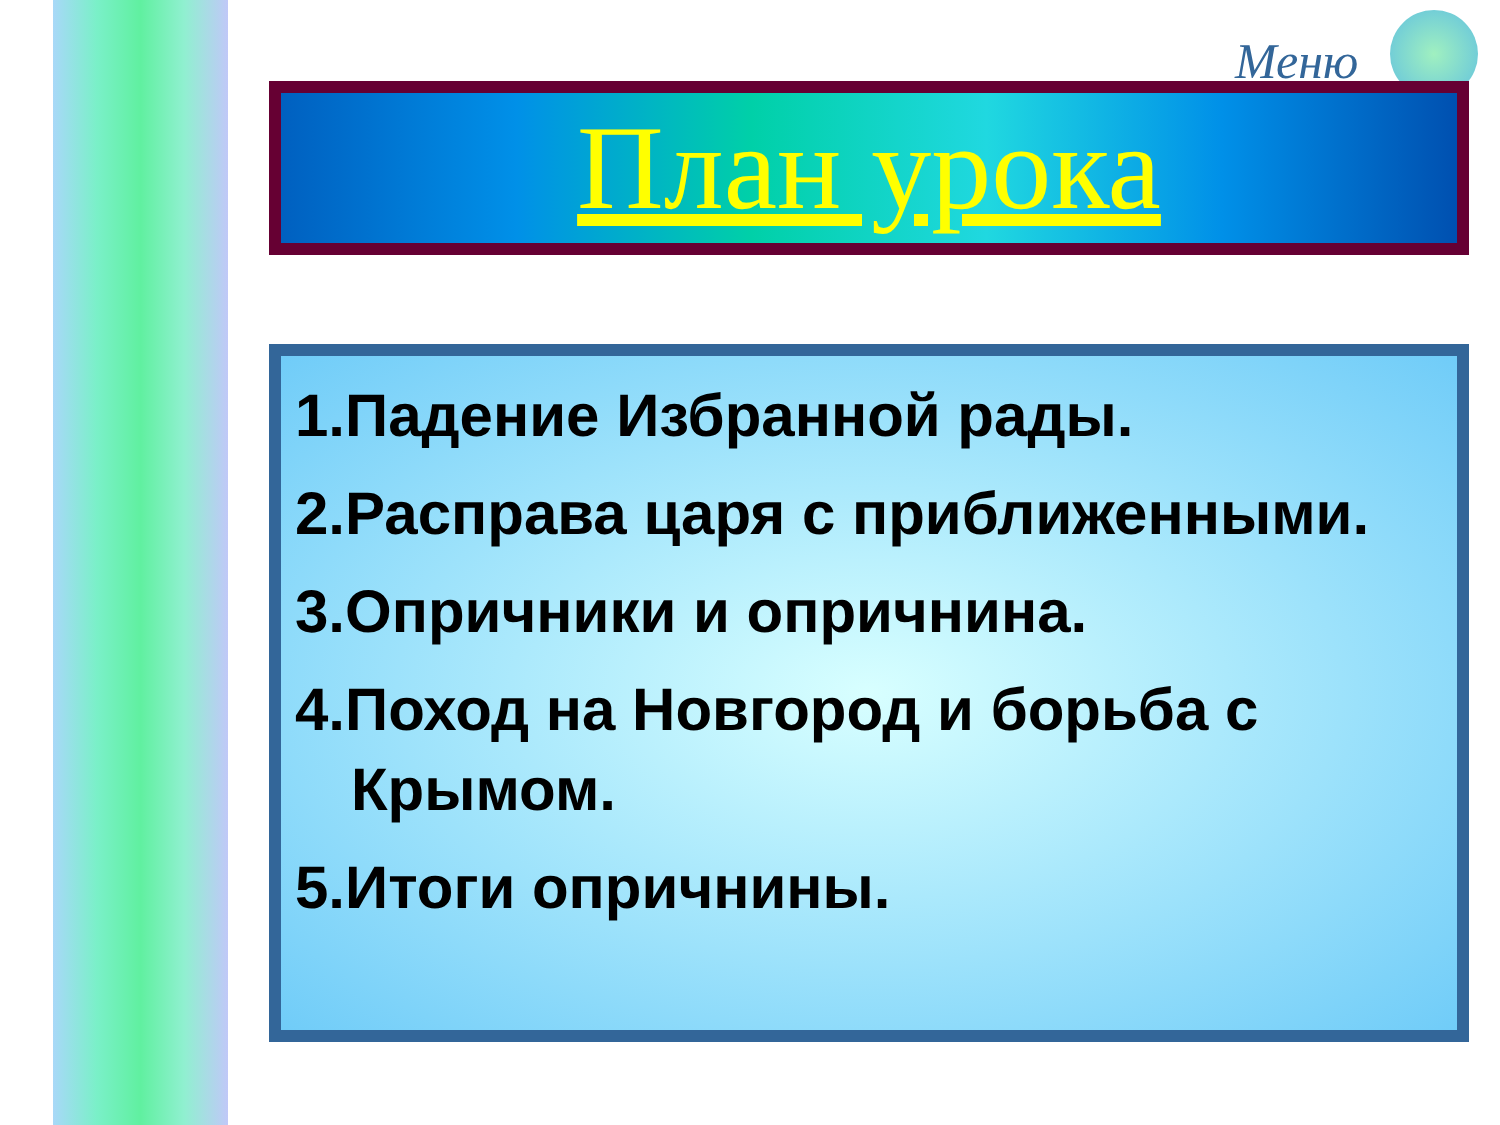Меню
План урока
1.Падение Избранной рады.
2.Расправа царя с приближенными.
3.Опричники и опричнина.
4.Поход на Новгород и борьба с Крымом.
5.Итоги опричнины.